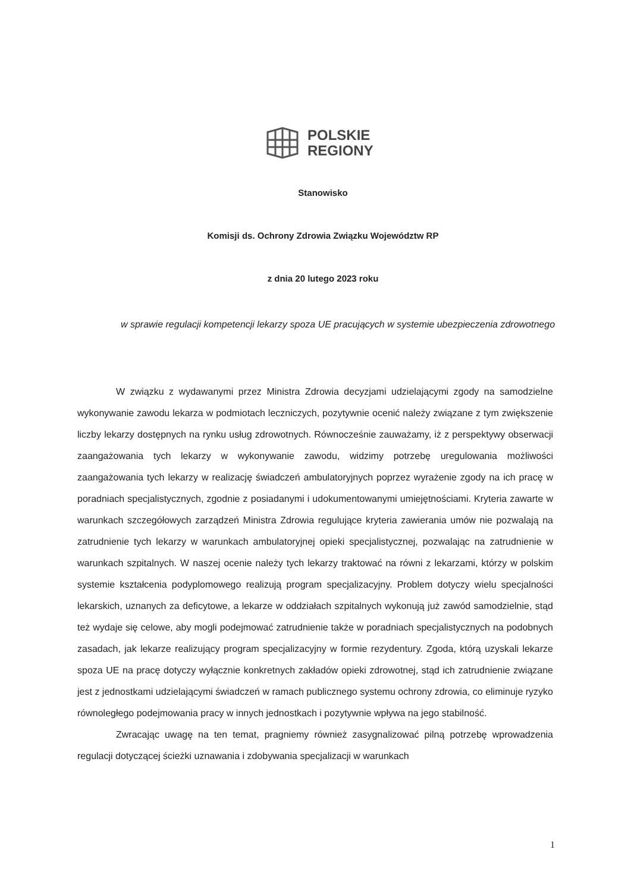POLSKIE
REGIONY
Stanowisko
Komisji ds. Ochrony Zdrowia Związku Województw RP
z dnia 20 lutego 2023 roku
w sprawie regulacji kompetencji lekarzy spoza UE pracujących w systemie ubezpieczenia zdrowotnego
W związku z wydawanymi przez Ministra Zdrowia decyzjami udzielającymi zgody na samodzielne wykonywanie zawodu lekarza w podmiotach leczniczych, pozytywnie ocenić należy związane z tym zwiększenie liczby lekarzy dostępnych na rynku usług zdrowotnych. Równocześnie zauważamy, iż z perspektywy obserwacji zaangażowania tych lekarzy w wykonywanie zawodu, widzimy potrzebę uregulowania możliwości zaangażowania tych lekarzy w realizację świadczeń ambulatoryjnych poprzez wyrażenie zgody na ich pracę w poradniach specjalistycznych, zgodnie z posiadanymi i udokumentowanymi umiejętnościami. Kryteria zawarte w warunkach szczegółowych zarządzeń Ministra Zdrowia regulujące kryteria zawierania umów nie pozwalają na zatrudnienie tych lekarzy w warunkach ambulatoryjnej opieki specjalistycznej, pozwalając na zatrudnienie w warunkach szpitalnych. W naszej ocenie należy tych lekarzy traktować na równi z lekarzami, którzy w polskim systemie kształcenia podyplomowego realizują program specjalizacyjny. Problem dotyczy wielu specjalności lekarskich, uznanych za deficytowe, a lekarze w oddziałach szpitalnych wykonują już zawód samodzielnie, stąd też wydaje się celowe, aby mogli podejmować zatrudnienie także w poradniach specjalistycznych na podobnych zasadach, jak lekarze realizujący program specjalizacyjny w formie rezydentury. Zgoda, którą uzyskali lekarze spoza UE na pracę dotyczy wyłącznie konkretnych zakładów opieki zdrowotnej, stąd ich zatrudnienie związane jest z jednostkami udzielającymi świadczeń w ramach publicznego systemu ochrony zdrowia, co eliminuje ryzyko równoległego podejmowania pracy w innych jednostkach i pozytywnie wpływa na jego stabilność.
Zwracając uwagę na ten temat, pragniemy również zasygnalizować pilną potrzebę wprowadzenia regulacji dotyczącej ścieżki uznawania i zdobywania specjalizacji w warunkach
1